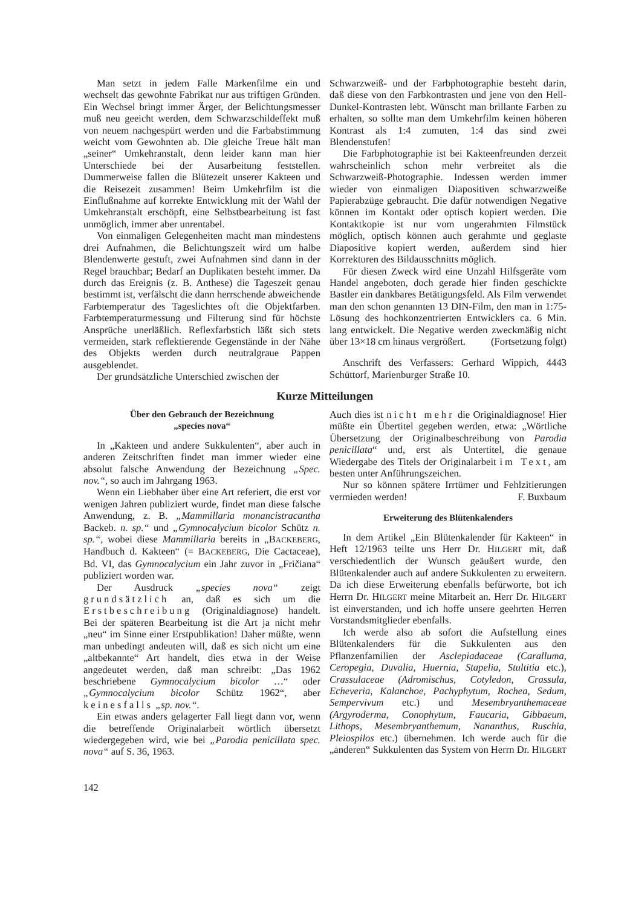Man setzt in jedem Falle Markenfilme ein und wechselt das gewohnte Fabrikat nur aus triftigen Gründen. Ein Wechsel bringt immer Ärger, der Belichtungsmesser muß neu geeicht werden, dem Schwarzschildeffekt muß von neuem nachgespürt werden und die Farbabstimmung weicht vom Gewohnten ab. Die gleiche Treue hält man „seiner“ Umkehranstalt, denn leider kann man hier Unterschiede bei der Ausarbeitung feststellen. Dummerweise fallen die Blütezeit unserer Kakteen und die Reisezeit zusammen! Beim Umkehrfilm ist die Einflußnahme auf korrekte Entwicklung mit der Wahl der Umkehranstalt erschöpft, eine Selbstbearbeitung ist fast unmöglich, immer aber unrentabel.
Von einmaligen Gelegenheiten macht man mindestens drei Aufnahmen, die Belichtungszeit wird um halbe Blendenwerte gestuft, zwei Aufnahmen sind dann in der Regel brauchbar; Bedarf an Duplikaten besteht immer. Da durch das Ereignis (z. B. Anthese) die Tageszeit genau bestimmt ist, verfälscht die dann herrschende abweichende Farbtemperatur des Tageslichtes oft die Objektfarben. Farbtemperaturmessung und Filterung sind für höchste Ansprüche unerläßlich. Reflexfarbstich läßt sich stets vermeiden, stark reflektierende Gegenstände in der Nähe des Objekts werden durch neutralgraue Pappen ausgeblendet.
Der grundsätzliche Unterschied zwischen der
Schwarzweiß- und der Farbphotographie besteht darin, daß diese von den Farbkontrasten und jene von den Hell-Dunkel-Kontrasten lebt. Wünscht man brillante Farben zu erhalten, so sollte man dem Umkehrfilm keinen höheren Kontrast als 1:4 zumuten, 1:4 das sind zwei Blendenstufen!
Die Farbphotographie ist bei Kakteenfreunden derzeit wahrscheinlich schon mehr verbreitet als die Schwarzweiß-Photographie. Indessen werden immer wieder von einmaligen Diapositiven schwarzweiße Papierabzüge gebraucht. Die dafür notwendigen Negative können im Kontakt oder optisch kopiert werden. Die Kontaktkopie ist nur vom ungerahmten Filmstück möglich, optisch können auch gerahmte und geglaste Diapositive kopiert werden, außerdem sind hier Korrekturen des Bildausschnitts möglich.
Für diesen Zweck wird eine Unzahl Hilfsgeräte vom Handel angeboten, doch gerade hier finden geschickte Bastler ein dankbares Betätigungsfeld. Als Film verwendet man den schon genannten 13 DIN-Film, den man in 1:75-Lösung des hochkonzentrierten Entwicklers ca. 6 Min. lang entwickelt. Die Negative werden zweckmäßig nicht über 13×18 cm hinaus vergrößert. (Fortsetzung folgt)
Anschrift des Verfassers: Gerhard Wippich, 4443 Schüttorf, Marienburger Straße 10.
Kurze Mitteilungen
Über den Gebrauch der Bezeichnung
„species nova“
In „Kakteen und andere Sukkulenten“, aber auch in anderen Zeitschriften findet man immer wieder eine absolut falsche Anwendung der Bezeichnung „Spec. nov.“, so auch im Jahrgang 1963.
Wenn ein Liebhaber über eine Art referiert, die erst vor wenigen Jahren publiziert wurde, findet man diese falsche Anwendung, z. B. „Mammillaria monancistracantha Backeb. n. sp.“ und „Gymnocalycium bicolor Schütz n. sp.“, wobei diese Mammillaria bereits in „BACKEBERG, Handbuch d. Kakteen“ (= BACKEBERG, Die Cactaceae), Bd. VI, das Gymnocalycium ein Jahr zuvor in „Fričiana“ publiziert worden war.
Der Ausdruck „species nova“ zeigt grundsätzlich an, daß es sich um die Erstbeschreibung (Originaldiagnose) handelt. Bei der späteren Bearbeitung ist die Art ja nicht mehr „neu“ im Sinne einer Erstpublikation! Daher müßte, wenn man unbedingt andeuten will, daß es sich nicht um eine „altbekannte“ Art handelt, dies etwa in der Weise angedeutet werden, daß man schreibt: „Das 1962 beschriebene Gymnocalycium bicolor …“ oder „Gymnocalycium bicolor Schütz 1962“, aber keinesfalls „sp. nov.“.
Ein etwas anders gelagerter Fall liegt dann vor, wenn die betreffende Originalarbeit wörtlich übersetzt wiedergegeben wird, wie bei „Parodia penicillata spec. nova“ auf S. 36, 1963.
Auch dies ist nicht mehr die Originaldiagnose! Hier müßte ein Übertitel gegeben werden, etwa: „Wörtliche Übersetzung der Originalbeschreibung von Parodia penicillata“ und, erst als Untertitel, die genaue Wiedergabe des Titels der Originalarbeit im Text, am besten unter Anführungszeichen.
Nur so können spätere Irrtümer und Fehlzitierungen vermieden werden! F. Buxbaum
Erweiterung des Blütenkalenders
In dem Artikel „Ein Blütenkalender für Kakteen“ in Heft 12/1963 teilte uns Herr Dr. HILGERT mit, daß verschiedentlich der Wunsch geäußert wurde, den Blütenkalender auch auf andere Sukkulenten zu erweitern. Da ich diese Erweiterung ebenfalls befürworte, bot ich Herrn Dr. HILGERT meine Mitarbeit an. Herr Dr. HILGERT ist einverstanden, und ich hoffe unsere geehrten Herren Vorstandsmitglieder ebenfalls.
Ich werde also ab sofort die Aufstellung eines Blütenkalenders für die Sukkulenten aus den Pflanzenfamilien der Asclepiadaceae (Caralluma, Ceropegia, Duvalia, Huernia, Stapelia, Stultitia etc.), Crassulaceae (Adromischus, Cotyledon, Crassula, Echeveria, Kalanchoe, Pachyphytum, Rochea, Sedum, Sempervivum etc.) und Mesembryanthemaceae (Argyroderma, Conophytum, Faucaria, Gibbaeum, Lithops, Mesembryanthemum, Nananthus, Ruschia, Pleiospilos etc.) übernehmen. Ich werde auch für die „anderen“ Sukkulenten das System von Herrn Dr. HILGERT
142